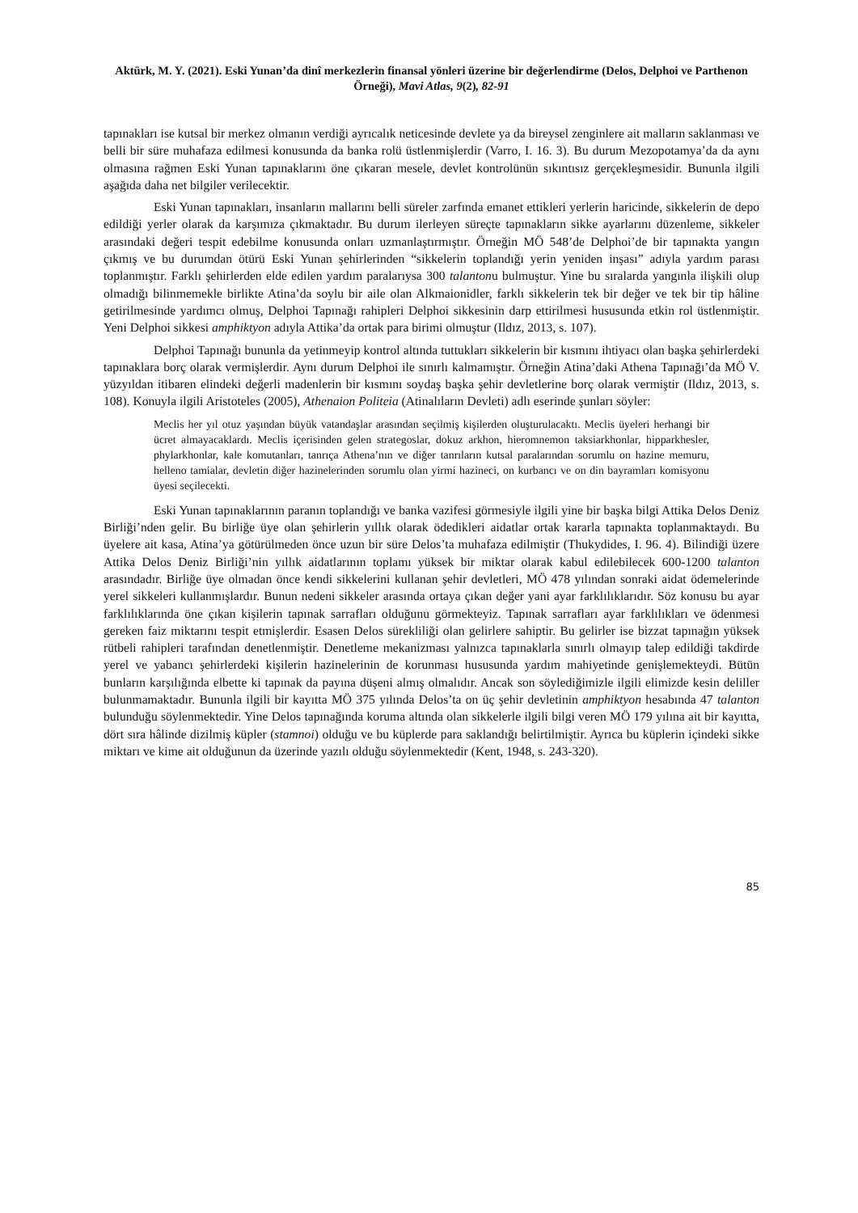Aktürk, M. Y. (2021). Eski Yunan’da dinî merkezlerin finansal yönleri üzerine bir değerlendirme (Delos, Delphoi ve Parthenon Örneği), Mavi Atlas, 9(2), 82-91
tapınakları ise kutsal bir merkez olmanın verdiği ayrıcalık neticesinde devlete ya da bireysel zenginlere ait malların saklanması ve belli bir süre muhafaza edilmesi konusunda da banka rolü üstlenmişlerdir (Varro, I. 16. 3). Bu durum Mezopotamya’da da aynı olmasına rağmen Eski Yunan tapınaklarını öne çıkaran mesele, devlet kontrolünün sıkıntısız gerçekleşmesidir. Bununla ilgili aşağıda daha net bilgiler verilecektir.
Eski Yunan tapınakları, insanların mallarını belli süreler zarfında emanet ettikleri yerlerin haricinde, sikkelerin de depo edildiği yerler olarak da karşımıza çıkmaktadır. Bu durum ilerleyen süreçte tapınakların sikke ayarlarını düzenleme, sikkeler arasındaki değeri tespit edebilme konusunda onları uzmanlaştırmıştır. Örneğin MÖ 548’de Delphoi’de bir tapınakta yangın çıkmış ve bu durumdan ötürü Eski Yunan şehirlerinden “sikkelerin toplandığı yerin yeniden inşası” adıyla yardım parası toplanmıştır. Farklı şehirlerden elde edilen yardım paralarıysa 300 talantonu bulmuştur. Yine bu sıralarda yangınla ilişkili olup olmadığı bilinmemekle birlikte Atina’da soylu bir aile olan Alkmaionidler, farklı sikkelerin tek bir değer ve tek bir tip hâline getirilmesinde yardımcı olmuş, Delphoi Tapınağı rahipleri Delphoi sikkesinin darp ettirilmesi hususunda etkin rol üstlenmiştir. Yeni Delphoi sikkesi amphiktyon adıyla Attika’da ortak para birimi olmuştur (Ildız, 2013, s. 107).
Delphoi Tapınağı bununla da yetinmeyip kontrol altında tuttukları sikkelerin bir kısmını ihtiyacı olan başka şehirlerdeki tapınaklara borç olarak vermişlerdir. Aynı durum Delphoi ile sınırlı kalmamıştır. Örneğin Atina’daki Athena Tapınağı’da MÖ V. yüzyıldan itibaren elindeki değerli madenlerin bir kısmını soydaş başka şehir devletlerine borç olarak vermiştir (Ildız, 2013, s. 108). Konuyla ilgili Aristoteles (2005), Athenaion Politeia (Atinalıların Devleti) adlı eserinde şunları söyler:
Meclis her yıl otuz yaşından büyük vatandaşlar arasından seçilmiş kişilerden oluşturulacaktı. Meclis üyeleri herhangi bir ücret almayacaklardı. Meclis içerisinden gelen strategoslar, dokuz arkhon, hieromnemon taksiarkhonlar, hipparkhesler, phylarkhonlar, kale komutanları, tanrıça Athena’nın ve diğer tanrıların kutsal paralarından sorumlu on hazine memuru, helleno tamialar, devletin diğer hazinelerinden sorumlu olan yirmi hazineci, on kurbancı ve on din bayramları komisyonu üyesi seçilecekti.
Eski Yunan tapınaklarının paranın toplandığı ve banka vazifesi görmesiyle ilgili yine bir başka bilgi Attika Delos Deniz Birliği’nden gelir. Bu birliğe üye olan şehirlerin yıllık olarak ödedikleri aidatlar ortak kararla tapınakta toplanmaktaydı. Bu üyelere ait kasa, Atina’ya götürülmeden önce uzun bir süre Delos’ta muhafaza edilmiştir (Thukydides, I. 96. 4). Bilindiği üzere Attika Delos Deniz Birliği’nin yıllık aidatlarının toplamı yüksek bir miktar olarak kabul edilebilecek 600-1200 talanton arasındadır. Birliğe üye olmadan önce kendi sikkelerini kullanan şehir devletleri, MÖ 478 yılından sonraki aidat ödemelerinde yerel sikkeleri kullanmışlardır. Bunun nedeni sikkeler arasında ortaya çıkan değer yani ayar farklılıklarıdır. Söz konusu bu ayar farklılıklarında öne çıkan kişilerin tapınak sarrafları olduğunu görmekteyiz. Tapınak sarrafları ayar farklılıkları ve ödenmesi gereken faiz miktarını tespit etmişlerdir. Esasen Delos sürekliliği olan gelirlere sahiptir. Bu gelirler ise bizzat tapınağın yüksek rütbeli rahipleri tarafından denetlenmiştir. Denetleme mekanizması yalnızca tapınaklarla sınırlı olmayıp talep edildiği takdirde yerel ve yabancı şehirlerdeki kişilerin hazinelerinin de korunması hususunda yardım mahiyetinde genişlemekteydi. Bütün bunların karşılığında elbette ki tapınak da payına düşeni almış olmalıdır. Ancak son söylediğimizle ilgili elimizde kesin deliller bulunmamaktadır. Bununla ilgili bir kayıtta MÖ 375 yılında Delos’ta on üç şehir devletinin amphiktyon hesabında 47 talanton bulunduğu söylenmektedir. Yine Delos tapınağında koruma altında olan sikkelerle ilgili bilgi veren MÖ 179 yılına ait bir kayıtta, dört sıra hâlinde dizilmiş küpler (stamnoi) olduğu ve bu küplerde para saklandığı belirtilmiştir. Ayrıca bu küplerin içindeki sikke miktarı ve kime ait olduğunun da üzerinde yazılı olduğu söylenmektedir (Kent, 1948, s. 243-320).
85